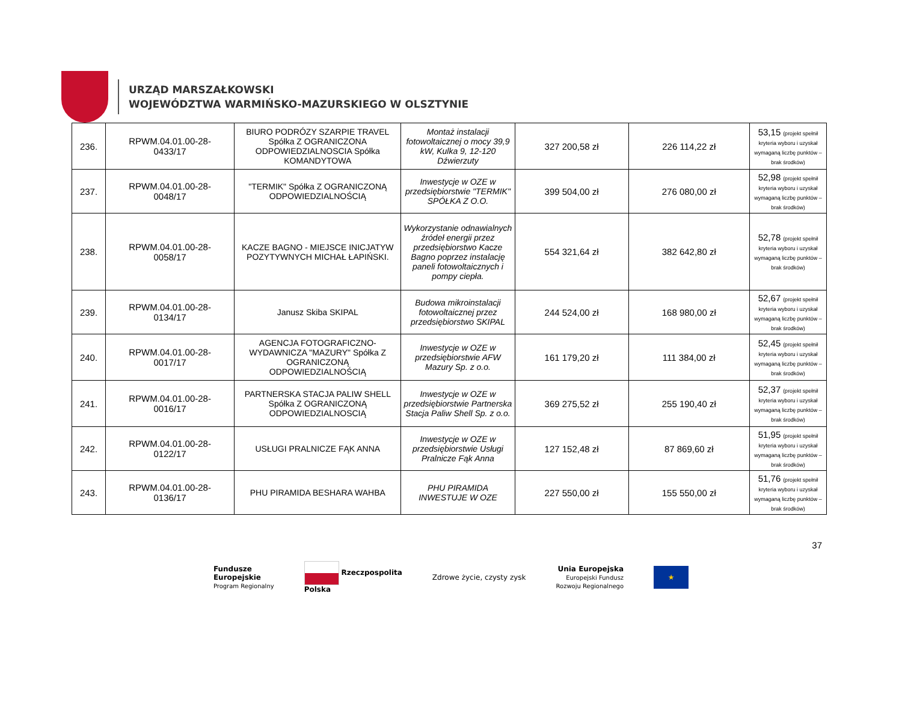URZĄD MARSZAŁKOWSKI
WOJEWÓDZTWA WARMIŃSKO-MAZURSKIEGO W OLSZTYNIE
| 236. | RPWM.04.01.00-28- 0433/17 | BIURO PODRÓZY SZARPIE TRAVEL Spółka Z OGRANICZONA ODPOWIEDZIALNOSCIA Spółka KOMANDYTOWA | Montaż instalacji fotowoltaicznej o mocy 39,9 kW, Kulka 9, 12-120 Dźwierzuty | 327 200,58 zł | 226 114,22 zł | 53,15 (projekt spełnił kryteria wyboru i uzyskał wymaganą liczbę punktów – brak środków) |
| 237. | RPWM.04.01.00-28- 0048/17 | "TERMIK" Spółka Z OGRANICZONĄ ODPOWIEDZIALNOŚCIĄ | Inwestycje w OZE w przedsiębiorstwie "TERMIK" SPÓŁKA Z O.O. | 399 504,00 zł | 276 080,00 zł | 52,98 (projekt spełnił kryteria wyboru i uzyskał wymaganą liczbę punktów – brak środków) |
| 238. | RPWM.04.01.00-28- 0058/17 | KACZE BAGNO - MIEJSCE INICJATYW POZYTYWNYCH MICHAŁ ŁAPIŃSKI. | Wykorzystanie odnawialnych źródeł energii przez przedsiębiorstwo Kacze Bagno poprzez instalację paneli fotowoltaicznych i pompy ciepła. | 554 321,64 zł | 382 642,80 zł | 52,78 (projekt spełnił kryteria wyboru i uzyskał wymaganą liczbę punktów – brak środków) |
| 239. | RPWM.04.01.00-28- 0134/17 | Janusz Skiba SKIPAL | Budowa mikroinstalacji fotowoltaicznej przez przedsiębiorstwo SKIPAL | 244 524,00 zł | 168 980,00 zł | 52,67 (projekt spełnił kryteria wyboru i uzyskał wymaganą liczbę punktów – brak środków) |
| 240. | RPWM.04.01.00-28- 0017/17 | AGENCJA FOTOGRAFICZNO-WYDAWNICZA "MAZURY" Spółka Z OGRANICZONĄ ODPOWIEDZIALNOŚCIĄ | Inwestycje w OZE w przedsiębiorstwie AFW Mazury Sp. z o.o. | 161 179,20 zł | 111 384,00 zł | 52,45 (projekt spełnił kryteria wyboru i uzyskał wymaganą liczbę punktów – brak środków) |
| 241. | RPWM.04.01.00-28- 0016/17 | PARTNERSKA STACJA PALIW SHELL Spółka Z OGRANICZONĄ ODPOWIEDZIALNOSCIĄ | Inwestycje w OZE w przedsiębiorstwie Partnerska Stacja Paliw Shell Sp. z o.o. | 369 275,52 zł | 255 190,40 zł | 52,37 (projekt spełnił kryteria wyboru i uzyskał wymaganą liczbę punktów – brak środków) |
| 242. | RPWM.04.01.00-28- 0122/17 | USŁUGI PRALNICZE FĄK ANNA | Inwestycje w OZE w przedsiębiorstwie Usługi Pralnicze Fąk Anna | 127 152,48 zł | 87 869,60 zł | 51,95 (projekt spełnił kryteria wyboru i uzyskał wymaganą liczbę punktów – brak środków) |
| 243. | RPWM.04.01.00-28- 0136/17 | PHU PIRAMIDA BESHARA WAHBA | PHU PIRAMIDA INWESTUJE W OZE | 227 550,00 zł | 155 550,00 zł | 51,76 (projekt spełnił kryteria wyboru i uzyskał wymaganą liczbę punktów – brak środków) |
37
Fundusze
Europejskie
Program Regionalny
Rzeczpospolita
Polska
Zdrowe życie, czysty zysk
Unia Europejska
Europejski Fundusz
Rozwoju Regionalnego
★